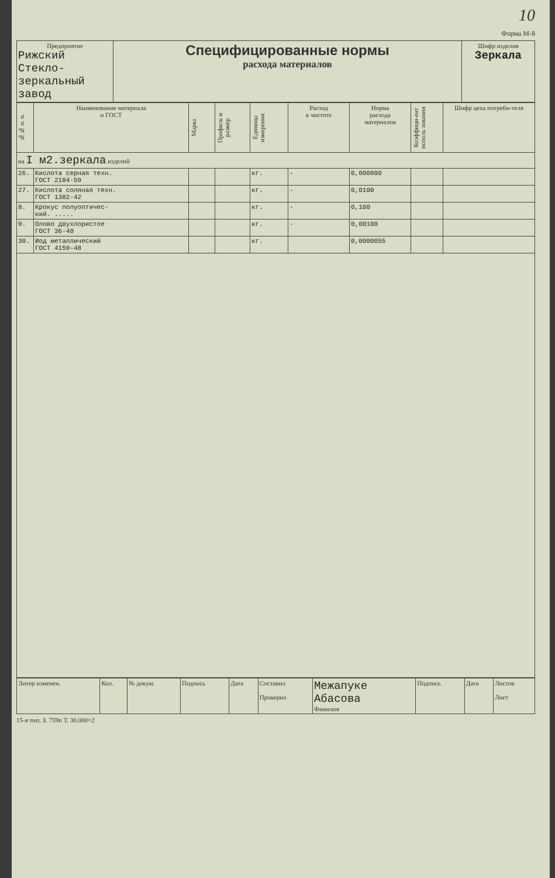10
Форма М-8
| Предприятие Рижский Стекло- зеркальный завод | Специфицированные нормы расхода материалов | Шифр изделия Зеркала |
| №№ п. п. | Наименование материала и ГОСТ | Марка | Профиль и размер | Единица измерения | Расход в чистоте | Норма расхода материалов | Коэффици-ент исполь зования | Шифр цеха потреби-теля |
| --- | --- | --- | --- | --- | --- | --- | --- | --- |
| на I м2.зеркала изделий | | | | | | | | |
| 26. | Кислота серная техн. ГОСТ 2184-59 | | | кг. | - | 0,000800 | | |
| 27. | Кислота соляная техн. ГОСТ 1382-42 | | | кг. | - | 0,0100 | | |
| 8. | Крокус полуоптичес- кий. ..... | | | кг. | - | 0,100 | | |
| 9. | Олово двухлористое ГОСТ 36-40 | | | кг. | - | 0,00100 | | |
| 30. | Иод металлический ГОСТ 4159-48 | | | кг. | | 0,0000055 | | |
| Литер изменен. | Кол. | № докум. | Подпись | Дата | Составил Проверил | Межапуке Абасова Фамилия | Подпись | Дата | Листов Лист |
15-я тип. З. 759п Т. 30.000×2